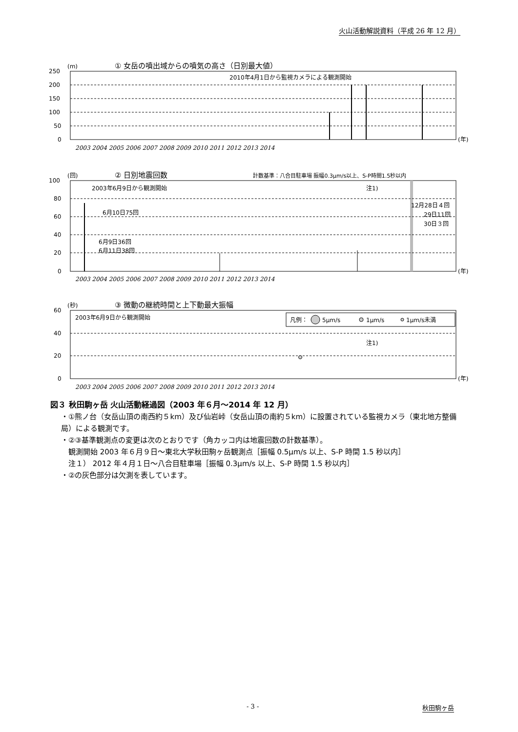火山活動解説資料（平成 26 年 12 月）
(m)
① 女岳の噴出域からの噴気の高さ（日別最大値）
2010年4月1日から監視カメラによる観測開始
250
200
150
100
50
0
(年)
2003 2004 2005 2006 2007 2008 2009 2010 2011 2012 2013 2014
(回)
② 日別地震回数
計数基準：八合目駐車場 振幅0.3μm/s以上、S-P時間1.5秒以内
100
80
60
40
20
0
2003年6月9日から観測開始
注1)
6月10日75回
6月9日36回
6月11日38回
12月28日４回
29日11回
30日３回
(年)
2003 2004 2005 2006 2007 2008 2009 2010 2011 2012 2013 2014
(秒)
③ 微動の継続時間と上下動最大振幅
凡例：
5μm/s
1μm/s
1μm/s未満
2003年6月9日から観測開始
注1)
60
40
20
0
(年)
2003 2004 2005 2006 2007 2008 2009 2010 2011 2012 2013 2014
図３ 秋田駒ヶ岳 火山活動経過図（2003 年６月～2014 年 12 月）
・①熊ノ台（女岳山頂の南西約５km）及び仙岩峠（女岳山頂の南約５km）に設置されている監視カメラ（東北地方整備局）による観測です。
・②③基準観測点の変更は次のとおりです（角カッコ内は地震回数の計数基準）。
　観測開始 2003 年６月９日～東北大学秋田駒ヶ岳観測点［振幅 0.5μm/s 以上、S-P 時間 1.5 秒以内］
　注１） 2012 年４月１日～八合目駐車場［振幅 0.3μm/s 以上、S-P 時間 1.5 秒以内］
・②の灰色部分は欠測を表しています。
- 3 - 秋田駒ヶ岳